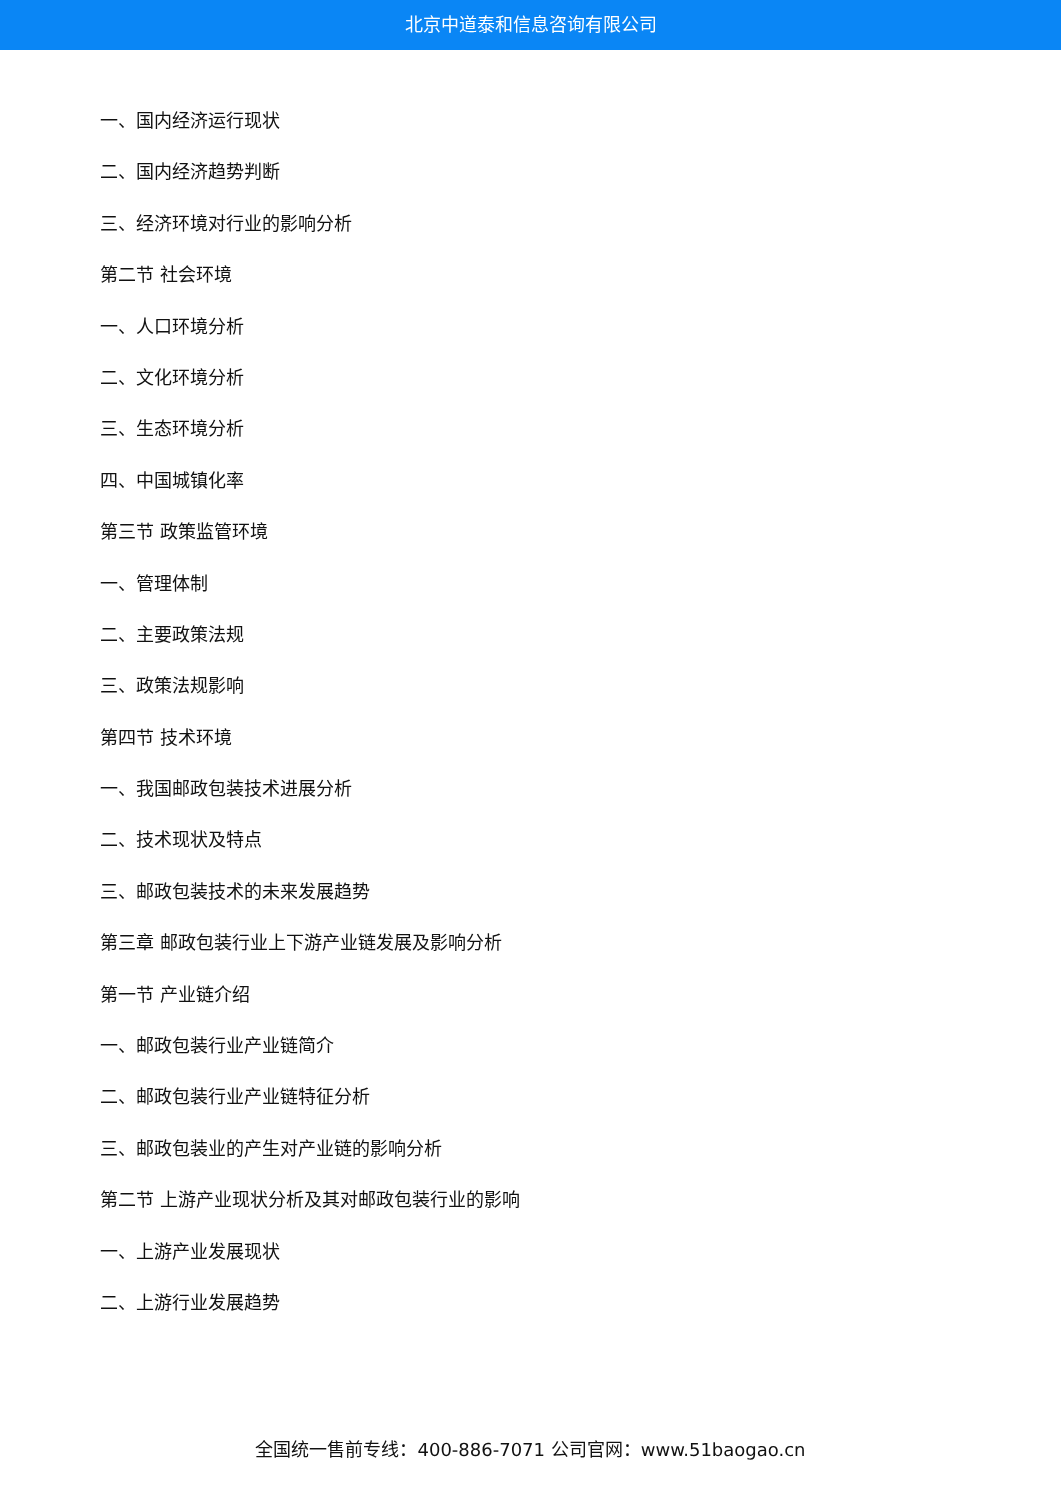北京中道泰和信息咨询有限公司
一、国内经济运行现状
二、国内经济趋势判断
三、经济环境对行业的影响分析
第二节 社会环境
一、人口环境分析
二、文化环境分析
三、生态环境分析
四、中国城镇化率
第三节 政策监管环境
一、管理体制
二、主要政策法规
三、政策法规影响
第四节 技术环境
一、我国邮政包装技术进展分析
二、技术现状及特点
三、邮政包装技术的未来发展趋势
第三章 邮政包装行业上下游产业链发展及影响分析
第一节 产业链介绍
一、邮政包装行业产业链简介
二、邮政包装行业产业链特征分析
三、邮政包装业的产生对产业链的影响分析
第二节 上游产业现状分析及其对邮政包装行业的影响
一、上游产业发展现状
二、上游行业发展趋势
全国统一售前专线：400-886-7071 公司官网：www.51baogao.cn